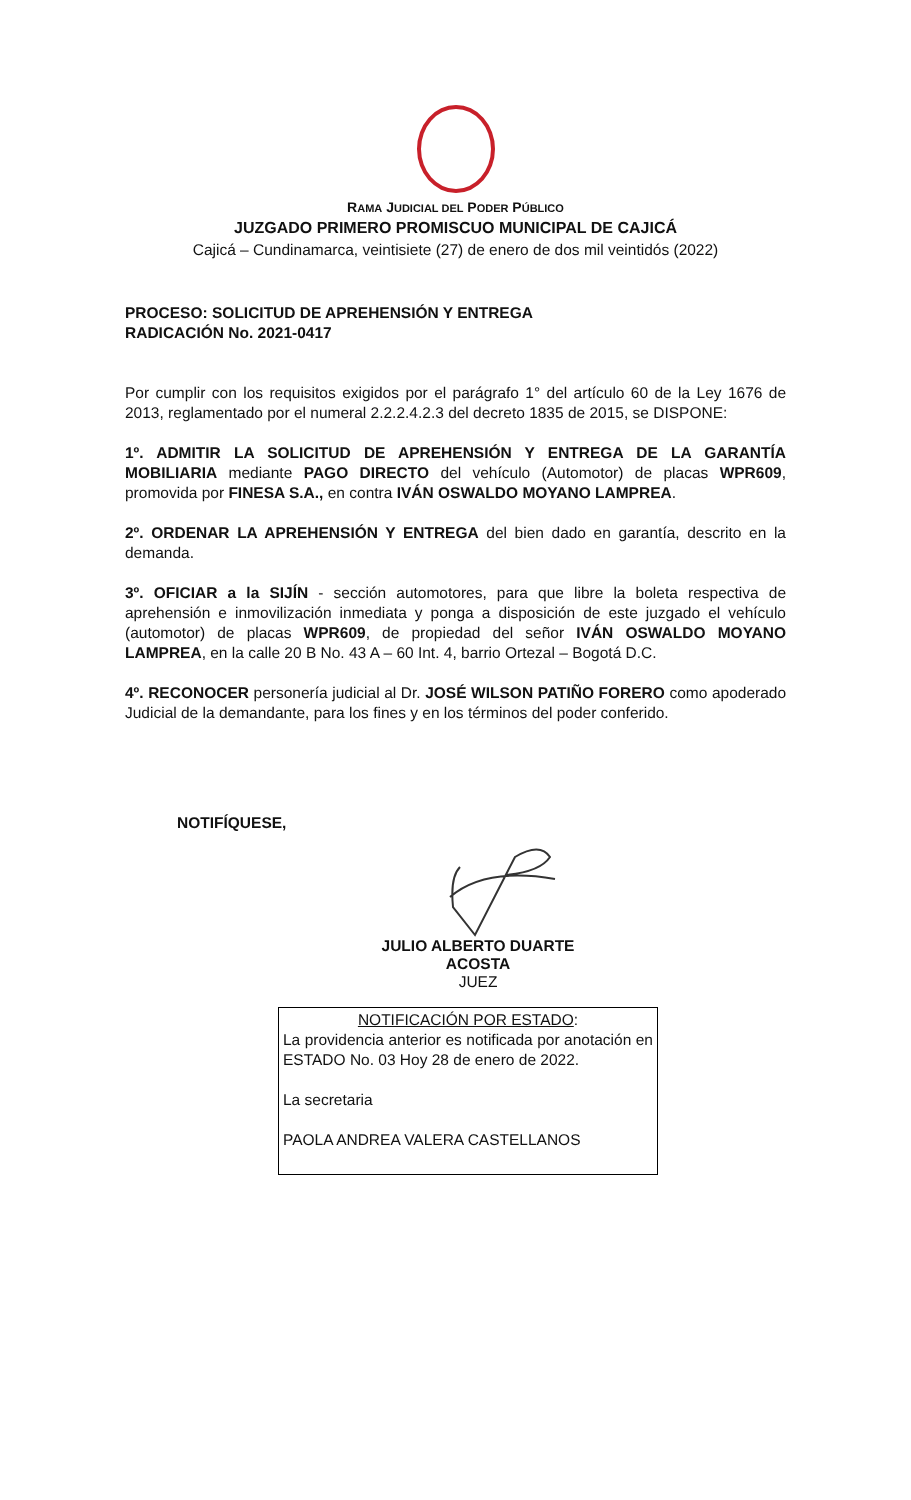RAMA JUDICIAL DEL PODER PÚBLICO
JUZGADO PRIMERO PROMISCUO MUNICIPAL DE CAJICÁ
Cajicá – Cundinamarca, veintisiete (27) de enero de dos mil veintidós (2022)
PROCESO: SOLICITUD DE APREHENSIÓN Y ENTREGA
RADICACIÓN No. 2021-0417
Por cumplir con los requisitos exigidos por el parágrafo 1° del artículo 60 de la Ley 1676 de 2013, reglamentado por el numeral 2.2.2.4.2.3 del decreto 1835 de 2015, se DISPONE:
1º. ADMITIR LA SOLICITUD DE APREHENSIÓN Y ENTREGA DE LA GARANTÍA MOBILIARIA mediante PAGO DIRECTO del vehículo (Automotor) de placas WPR609, promovida por FINESA S.A., en contra IVÁN OSWALDO MOYANO LAMPREA.
2º. ORDENAR LA APREHENSIÓN Y ENTREGA del bien dado en garantía, descrito en la demanda.
3º. OFICIAR a la SIJÍN - sección automotores, para que libre la boleta respectiva de aprehensión e inmovilización inmediata y ponga a disposición de este juzgado el vehículo (automotor) de placas WPR609, de propiedad del señor IVÁN OSWALDO MOYANO LAMPREA, en la calle 20 B No. 43 A – 60 Int. 4, barrio Ortezal – Bogotá D.C.
4º. RECONOCER personería judicial al Dr. JOSÉ WILSON PATIÑO FORERO como apoderado Judicial de la demandante, para los fines y en los términos del poder conferido.
NOTIFÍQUESE,
JULIO ALBERTO DUARTE ACOSTA
JUEZ
NOTIFICACIÓN POR ESTADO:
La providencia anterior es notificada por anotación en ESTADO No. 03 Hoy 28 de enero de 2022.
La secretaria
PAOLA ANDREA VALERA CASTELLANOS